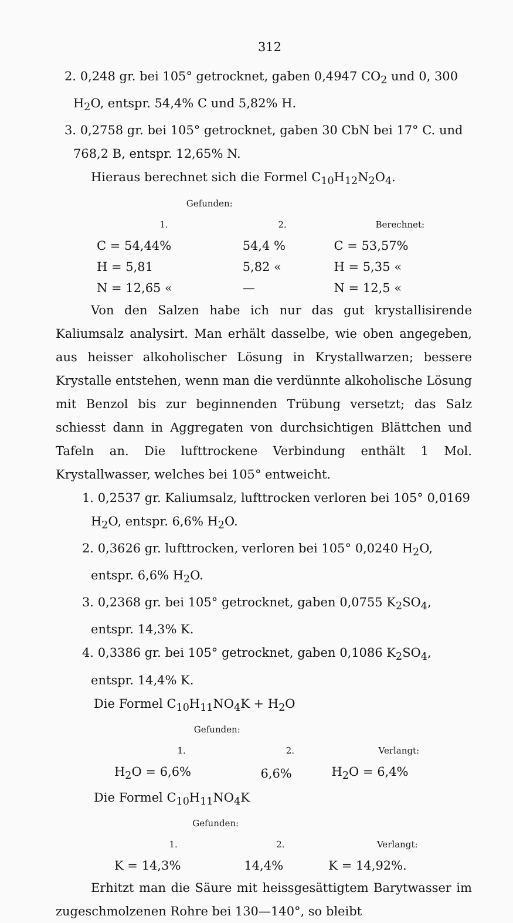312
2. 0,248 gr. bei 105° getrocknet, gaben 0,4947 CO<sub>2</sub> und 0, 300 H<sub>2</sub>O, entspr. 54,4% C und 5,82% H.
3. 0,2758 gr. bei 105° getrocknet, gaben 30 CbN bei 17° C. und 768,2 B, entspr. 12,65% N.
Hieraus berechnet sich die Formel C<sub>10</sub>H<sub>12</sub>N<sub>2</sub>O<sub>4</sub>.
| Gefunden: | | |
| 1. | 2. | Berechnet: |
| C = 54,44% | 54,4 % | C = 53,57% |
| H = 5,81 | 5,82 « | H = 5,35 « |
| N = 12,65 « | — | N = 12,5 « |
Von den Salzen habe ich nur das gut krystallisirende Kaliumsalz analysirt. Man erhält dasselbe, wie oben angegeben, aus heisser alkoholischer Lösung in Krystallwarzen; bessere Krystalle entstehen, wenn man die verdünnte alkoholische Lösung mit Benzol bis zur beginnenden Trübung versetzt; das Salz schiesst dann in Aggregaten von durchsichtigen Blättchen und Tafeln an. Die lufttrockene Verbindung enthält 1 Mol. Krystallwasser, welches bei 105° entweicht.
1. 0,2537 gr. Kaliumsalz, lufttrocken verloren bei 105° 0,0169 H<sub>2</sub>O, entspr. 6,6% H<sub>2</sub>O.
2. 0,3626 gr. lufttrocken, verloren bei 105° 0,0240 H<sub>2</sub>O, entspr. 6,6% H<sub>2</sub>O.
3. 0,2368 gr. bei 105° getrocknet, gaben 0,0755 K<sub>2</sub>SO<sub>4</sub>, entspr. 14,3% K.
4. 0,3386 gr. bei 105° getrocknet, gaben 0,1086 K<sub>2</sub>SO<sub>4</sub>, entspr. 14,4% K.
Die Formel C<sub>10</sub>H<sub>11</sub>NO<sub>4</sub>K + H<sub>2</sub>O
| Gefunden: | | |
| 1. | 2. | Verlangt: |
| H<sub>2</sub>O = 6,6% | 6,6% | H<sub>2</sub>O = 6,4% |
Die Formel C<sub>10</sub>H<sub>11</sub>NO<sub>4</sub>K
| Gefunden: | | |
| 1. | 2. | Verlangt: |
| K = 14,3% | 14,4% | K = 14,92%. |
Erhitzt man die Säure mit heissgesättigtem Barytwasser im zugeschmolzenen Rohre bei 130—140°, so bleibt